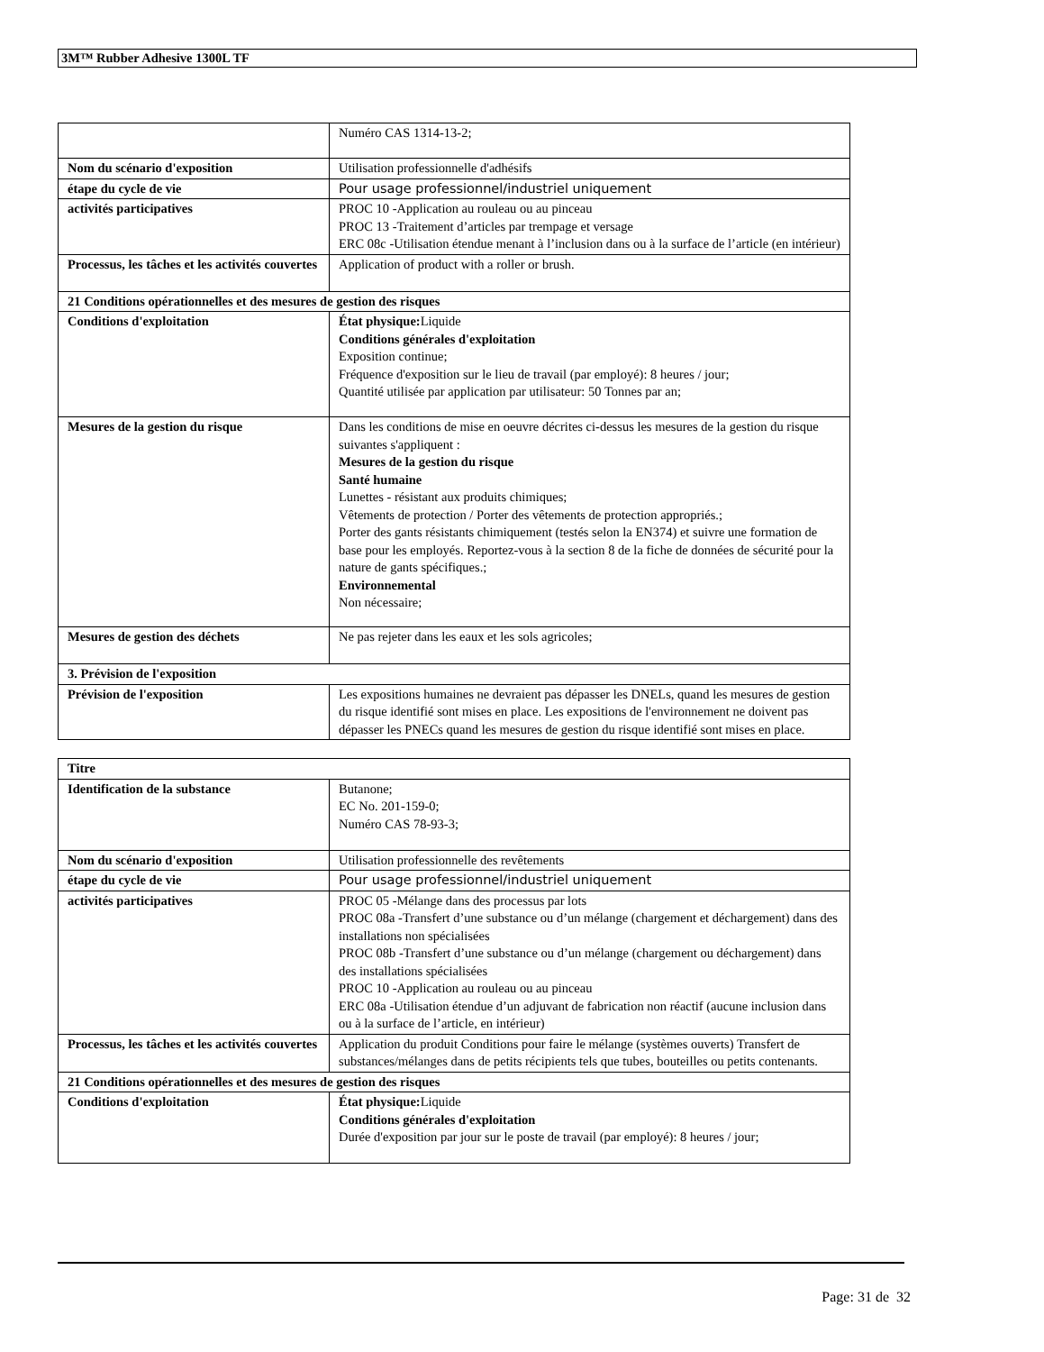3M™ Rubber Adhesive 1300L TF
| | Numéro CAS 1314-13-2; |
| Nom du scénario d'exposition | Utilisation professionnelle d'adhésifs |
| étape du cycle de vie | Pour usage professionnel/industriel uniquement |
| activités participatives | PROC 10 -Application au rouleau ou au pinceau PROC 13 -Traitement d’articles par trempage et versage ERC 08c -Utilisation étendue menant à l’inclusion dans ou à la surface de l’article (en intérieur) |
| Processus, les tâches et les activités couvertes | Application of product with a roller or brush. |
| 21 Conditions opérationnelles et des mesures de gestion des risques | |
| Conditions d'exploitation | État physique: Liquide Conditions générales d'exploitation Exposition continue; Fréquence d'exposition sur le lieu de travail (par employé): 8 heures / jour; Quantité utilisée par application par utilisateur: 50 Tonnes par an; |
| Mesures de la gestion du risque | Dans les conditions de mise en oeuvre décrites ci-dessus les mesures de la gestion du risque suivantes s'appliquent : Mesures de la gestion du risque Santé humaine Lunettes - résistant aux produits chimiques; Vêtements de protection / Porter des vêtements de protection appropriés.; Porter des gants résistants chimiquement (testés selon la EN374) et suivre une formation de base pour les employés. Reportez-vous à la section 8 de la fiche de données de sécurité pour la nature de gants spécifiques.; Environnemental Non nécessaire; |
| Mesures de gestion des déchets | Ne pas rejeter dans les eaux et les sols agricoles; |
| 3. Prévision de l'exposition | |
| Prévision de l'exposition | Les expositions humaines ne devraient pas dépasser les DNELs, quand les mesures de gestion du risque identifié sont mises en place. Les expositions de l'environnement ne doivent pas dépasser les PNECs quand les mesures de gestion du risque identifié sont mises en place. |
| Titre | |
| Identification de la substance | Butanone; EC No. 201-159-0; Numéro CAS 78-93-3; |
| Nom du scénario d'exposition | Utilisation professionnelle des revêtements |
| étape du cycle de vie | Pour usage professionnel/industriel uniquement |
| activités participatives | PROC 05 -Mélange dans des processus par lots PROC 08a -Transfert d’une substance ou d’un mélange (chargement et déchargement) dans des installations non spécialisées PROC 08b -Transfert d’une substance ou d’un mélange (chargement ou déchargement) dans des installations spécialisées PROC 10 -Application au rouleau ou au pinceau ERC 08a -Utilisation étendue d’un adjuvant de fabrication non réactif (aucune inclusion dans ou à la surface de l’article, en intérieur) |
| Processus, les tâches et les activités couvertes | Application du produit Conditions pour faire le mélange (systèmes ouverts) Transfert de substances/mélanges dans de petits récipients tels que tubes, bouteilles ou petits contenants. |
| 21 Conditions opérationnelles et des mesures de gestion des risques | |
| Conditions d'exploitation | État physique: Liquide Conditions générales d'exploitation Durée d'exposition par jour sur le poste de travail (par employé): 8 heures / jour; |
Page: 31 de 32